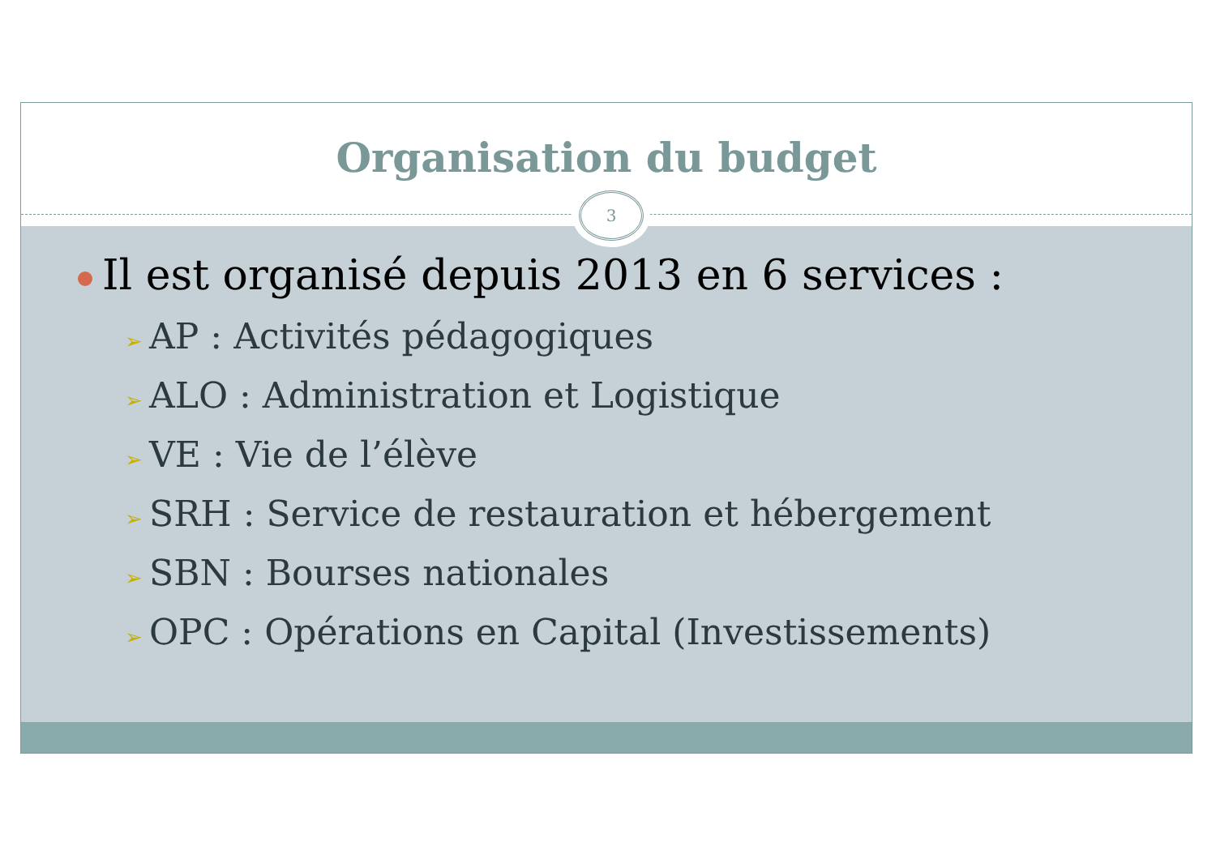Organisation du budget
3
Il est organisé depuis 2013 en 6 services :
➢ AP : Activités pédagogiques
➢ ALO : Administration et Logistique
➢ VE : Vie de l’élève
➢ SRH : Service de restauration et hébergement
➢ SBN : Bourses nationales
➢ OPC : Opérations en Capital (Investissements)